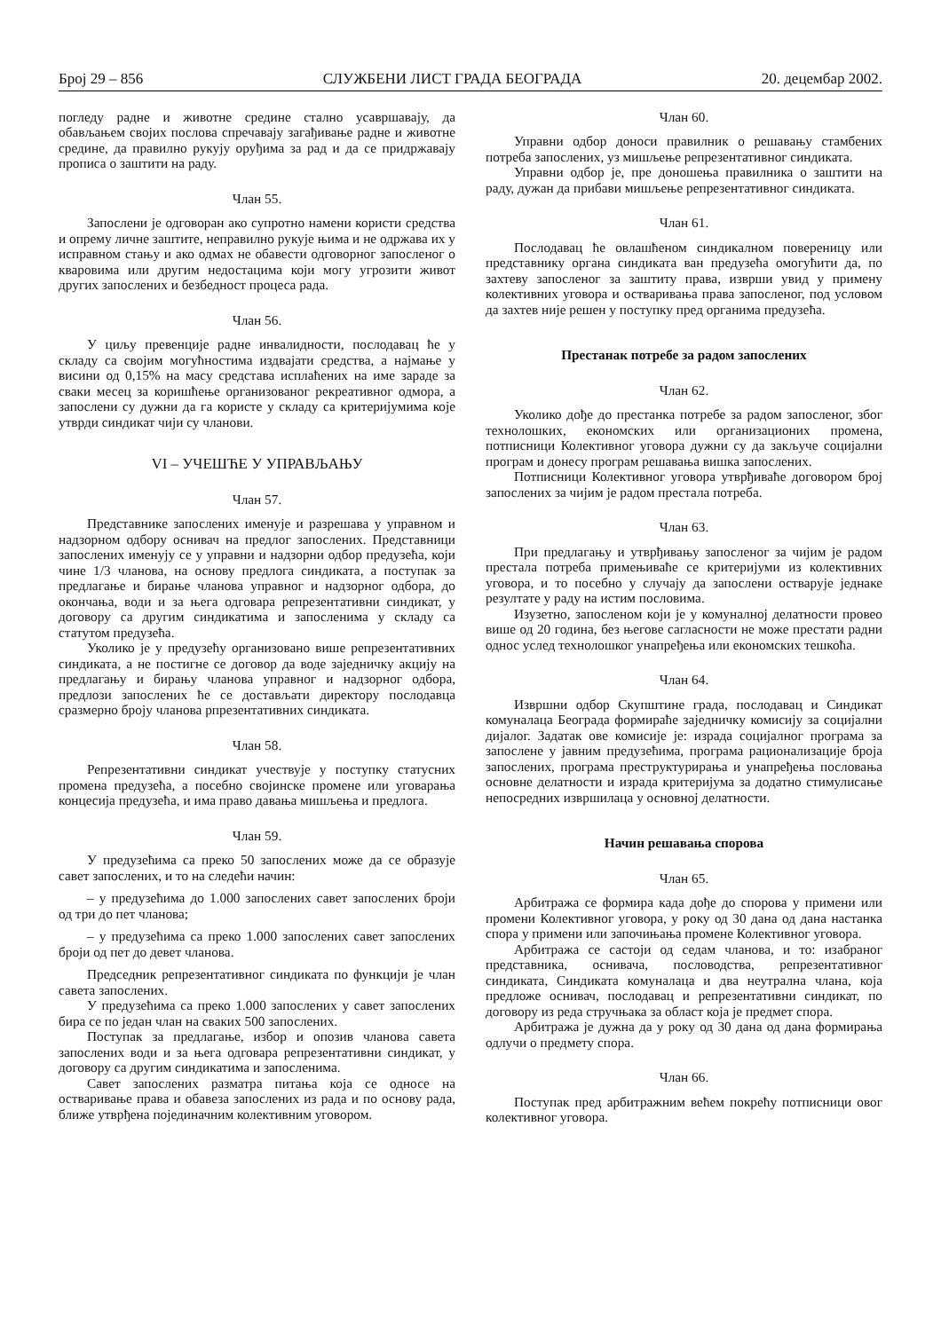Број 29 – 856 СЛУЖБЕНИ ЛИСТ ГРАДА БЕОГРАДА 20. децембар 2002.
погледу радне и животне средине стално усавршавају, да обављањем својих послова спречавају загађивање радне и животне средине, да правилно рукују оруђима за рад и да се придржавају прописа о заштити на раду.
Члан 55.
Запослени је одговоран ако супротно намени користи средства и опрему личне заштите, неправилно рукује њима и не одржава их у исправном стању и ако одмах не обавести одговорног запосленог о кваровима или другим недостацима који могу угрозити живот других запослених и безбедност процеса рада.
Члан 56.
У циљу превенције радне инвалидности, послодавац ће у складу са својим могућностима издвајати средства, а најмање у висини од 0,15% на масу средстава исплаћених на име зараде за сваки месец за коришћење организованог рекреативног одмора, а запослени су дужни да га користе у складу са критеријумима које утврди синдикат чији су чланови.
VI – УЧЕШЋЕ У УПРАВЉАЊУ
Члан 57.
Представнике запослених именује и разрешава у управном и надзорном одбору оснивач на предлог запослених. Представници запослених именују се у управни и надзорни одбор предузећа, који чине 1/3 чланова, на основу предлога синдиката, а поступак за предлагање и бирање чланова управног и надзорног одбора, до окончања, води и за њега одговара репрезентативни синдикат, у договору са другим синдикатима и запосленима у складу са статутом предузећа.
Уколико је у предузећу организовано више репрезентативних синдиката, а не постигне се договор да воде заједничку акцију на предлагању и бирању чланова управног и надзорног одбора, предлози запослених ће се достављати директору послодавца сразмерно броју чланова рпрезентативних синдиката.
Члан 58.
Репрезентативни синдикат учествује у поступку статусних промена предузећа, а посебно својинске промене или уговарања концесија предузећа, и има право давања мишљења и предлога.
Члан 59.
У предузећима са преко 50 запослених може да се образује савет запослених, и то на следећи начин:
– у предузећима до 1.000 запослених савет запослених броји од три до пет чланова;
– у предузећима са преко 1.000 запослених савет запослених броји од пет до девет чланова.
Председник репрезентативног синдиката по функцији је члан савета запослених.
У предузећима са преко 1.000 запослених у савет запослених бира се по један члан на сваких 500 запослених.
Поступак за предлагање, избор и опозив чланова савета запослених води и за њега одговара репрезентативни синдикат, у договору са другим синдикатима и запосленима.
Савет запослених разматра питања која се односе на остваривање права и обавеза запослених из рада и по основу рада, ближе утврђена појединачним колективним уговором.
Члан 60.
Управни одбор доноси правилник о решавању стамбених потреба запослених, уз мишљење репрезентативног синдиката.
Управни одбор је, пре доношења правилника о заштити на раду, дужан да прибави мишљење репрезентативног синдиката.
Члан 61.
Послодавац ће овлашћеном синдикалном повереницу или представнику органа синдиката ван предузећа омогућити да, по захтеву запосленог за заштиту права, изврши увид у примену колективних уговора и остваривања права запосленог, под условом да захтев није решен у поступку пред органима предузећа.
Престанак потребе за радом запослених
Члан 62.
Уколико дође до престанка потребе за радом запосленог, због технолошких, економских или организационих промена, потписници Колективног уговора дужни су да закључе социјални програм и донесу програм решавања вишка запослених.
Потписници Колективног уговора утврђиваће договором број запослених за чијим је радом престала потреба.
Члан 63.
При предлагању и утврђивању запосленог за чијим је радом престала потреба примењиваће се критеријуми из колективних уговора, и то посебно у случају да запослени остварује једнаке резултате у раду на истим пословима.
Изузетно, запосленом који је у комуналној делатности провео више од 20 година, без његове сагласности не може престати радни однос услед технолошког унапређења или економских тешкоћа.
Члан 64.
Извршни одбор Скупштине града, послодавац и Синдикат комуналаца Београда формираће заједничку комисију за социјални дијалог. Задатак ове комисије је: израда социјалног програма за запослене у јавним предузећима, програма рационализације броја запослених, програма преструктурирања и унапређења пословања основне делатности и израда критеријума за додатно стимулисање непосредних извршилаца у основној делатности.
Начин решавања спорова
Члан 65.
Арбитража се формира када дође до спорова у примени или промени Колективног уговора, у року од 30 дана од дана настанка спора у примени или започињања промене Колективног уговора.
Арбитража се састоји од седам чланова, и то: изабраног представника, оснивача, пословодства, репрезентативног синдиката, Синдиката комуналаца и два неутрална члана, која предложе оснивач, послодавац и репрезентативни синдикат, по договору из реда стручњака за област која је предмет спора.
Арбитража је дужна да у року од 30 дана од дана формирања одлучи о предмету спора.
Члан 66.
Поступак пред арбитражним већем покрећу потписници овог колективног уговора.